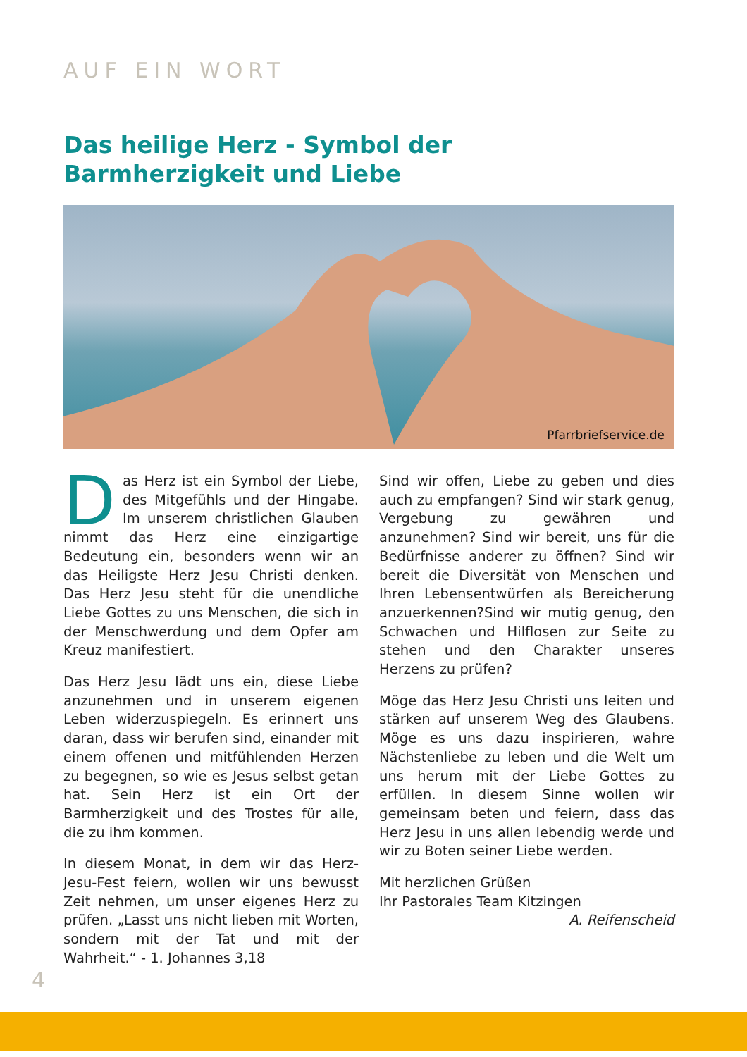AUF EIN WORT
Das heilige Herz - Symbol der Barmherzigkeit und Liebe
Pfarrbriefservice.de
Das Herz ist ein Symbol der Liebe, des Mitgefühls und der Hingabe. Im unserem christlichen Glauben nimmt das Herz eine einzigartige Bedeutung ein, besonders wenn wir an das Heiligste Herz Jesu Christi denken. Das Herz Jesu steht für die unendliche Liebe Gottes zu uns Menschen, die sich in der Menschwerdung und dem Opfer am Kreuz manifestiert.
Das Herz Jesu lädt uns ein, diese Liebe anzunehmen und in unserem eigenen Leben widerzuspiegeln. Es erinnert uns daran, dass wir berufen sind, einander mit einem offenen und mitfühlenden Herzen zu begegnen, so wie es Jesus selbst getan hat. Sein Herz ist ein Ort der Barmherzigkeit und des Trostes für alle, die zu ihm kommen.
In diesem Monat, in dem wir das Herz-Jesu-Fest feiern, wollen wir uns bewusst Zeit nehmen, um unser eigenes Herz zu prüfen. „Lasst uns nicht lieben mit Worten, sondern mit der Tat und mit der Wahrheit.“ - 1. Johannes 3,18
Sind wir offen, Liebe zu geben und dies auch zu empfangen? Sind wir stark genug, Vergebung zu gewähren und anzunehmen? Sind wir bereit, uns für die Bedürfnisse anderer zu öffnen? Sind wir bereit die Diversität von Menschen und Ihren Lebensentwürfen als Bereicherung anzuerkennen?Sind wir mutig genug, den Schwachen und Hilflosen zur Seite zu stehen und den Charakter unseres Herzens zu prüfen?
Möge das Herz Jesu Christi uns leiten und stärken auf unserem Weg des Glaubens. Möge es uns dazu inspirieren, wahre Nächstenliebe zu leben und die Welt um uns herum mit der Liebe Gottes zu erfüllen. In diesem Sinne wollen wir gemeinsam beten und feiern, dass das Herz Jesu in uns allen lebendig werde und wir zu Boten seiner Liebe werden.
Mit herzlichen Grüßen
Ihr Pastorales Team Kitzingen
A. Reifenscheid
4